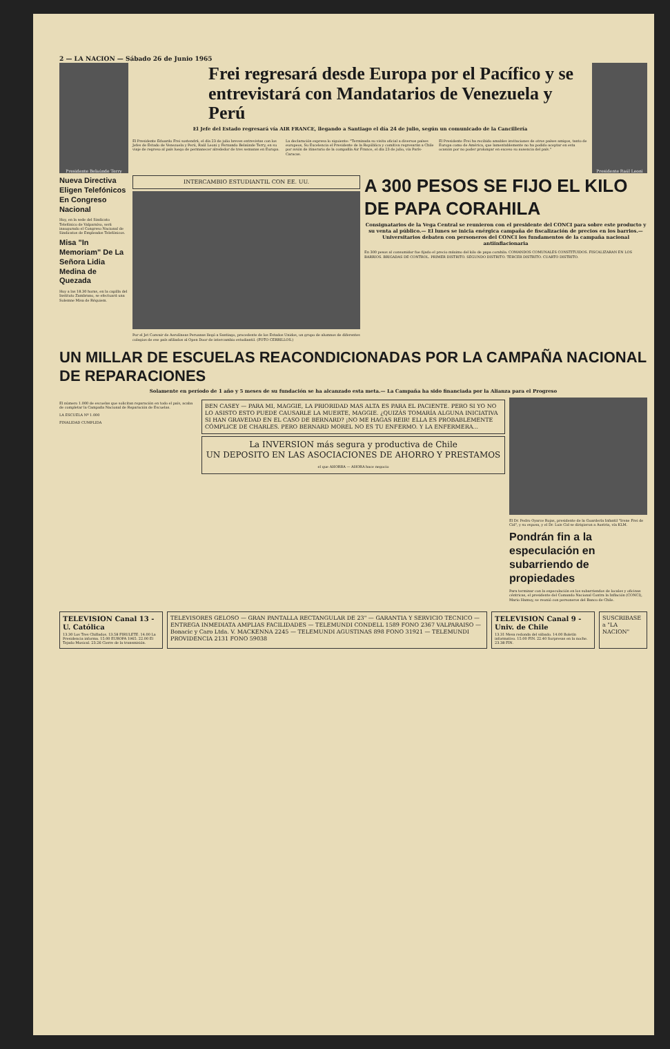2 — LA NACION — Sábado 26 de Junio 1965
Presidente Belaúnde Terry
Frei regresará desde Europa por el Pacífico y se entrevistará con Mandatarios de Venezuela y Perú
El Jefe del Estado regresará vía AIR FRANCE, llegando a Santiago el día 24 de julio, según un comunicado de la Cancillería
El Presidente Eduardo Frei sostendrá, el día 23 de julio breves entrevistas con los Jefes de Estado de Venezuela y Perú, Raúl Leoni y Fernando Belaúnde Terry, en su viaje de regreso al país luego de permanecer alrededor de tres semanas en Europa.
La declaración expresa lo siguiente: "Terminada su visita oficial a diversos países europeos, Su Excelencia el Presidente de la República y comitiva regresarán a Chile por avión de itinerario de la compañía Air France, el día 23 de julio, vía París-Caracas.
El Presidente Frei ha recibido amables invitaciones de otros países amigos, tanto de Europa como de América, que lamentablemente no ha podido aceptar en esta ocasión por no poder prolongar en exceso su ausencia del país."
Presidente Raúl Leoni
Nueva Directiva Eligen Telefónicos En Congreso Nacional
Hoy, en la sede del Sindicato Telefónico de Valparaíso, será inaugurado el Congreso Nacional de Sindicatos de Empleados Telefónicos.
Misa "In Memoriam" De La Señora Lidia Medina de Quezada
Hoy a las 18.30 horas, en la capilla del Instituto Zambrano, se efectuará una Solemne Misa de Réquiem.
INTERCAMBIO ESTUDIANTIL CON EE. UU.
Por el Jet Convair de Aerolíneas Peruanas llegó a Santiago, procedente de los Estados Unidos, un grupo de alumnos de diferentes colegios de ese país afiliados al Open Door de intercambio estudiantil. (FOTO CERRILLOS.)
A 300 PESOS SE FIJO EL KILO DE PAPA CORAHILA
Consignatarios de la Vega Central se reunieron con el presidente del CONCI para sobre este producto y su venta al público.— El lunes se inicia enérgica campaña de fiscalización de precios en los barrios.— Universitarios debaten con personeros del CONCI los fundamentos de la campaña nacional antiinflacionaria
En 300 pesos al consumidor fue fijado el precio máximo del kilo de papa corahila. COMANDOS COMUNALES CONSTITUIDOS. FISCALIZARAN EN LOS BARRIOS. BRIGADAS DE CONTROL. PRIMER DISTRITO. SEGUNDO DISTRITO. TERCER DISTRITO. CUARTO DISTRITO.
UN MILLAR DE ESCUELAS REACONDICIONADAS POR LA CAMPAÑA NACIONAL DE REPARACIONES
Solamente en período de 1 año y 5 meses de su fundación se ha alcanzado esta meta.— La Campaña ha sido financiada por la Alianza para el Progreso
El número 1.000 de escuelas que solicitan reparación en todo el país, acaba de completar la Campaña Nacional de Reparación de Escuelas.
LA ESCUELA Nº 1.000
FINALIDAD CUMPLIDA
BEN CASEY — PARA MI, MAGGIE, LA PRIORIDAD MAS ALTA ES PARA EL PACIENTE. PERO SI YO NO LO ASISTO ESTO PUEDE CAUSARLE LA MUERTE, MAGGIE. ¿QUIZÁS TOMARÍA ALGUNA INICIATIVA SI HAN GRAVEDAD EN EL CASO DE BERNARD? ¡NO ME HAGAS REIR! ELLA ES PROBABLEMENTE CÓMPLICE DE CHARLES. PERO BERNARD MOREL NO ES TU ENFERMO. Y LA ENFERMERA...
La INVERSION más segura y productiva de Chile
UN DEPOSITO EN LAS ASOCIACIONES DE AHORRO Y PRESTAMOS
el que AHORRA — AHORA hace negocio
El Dr. Pedro Oyarce Rojas, presidente de la Guardería Infantil "Irene Frei de Cid", y su esposa, y el Dr. Luis Cid se dirigieron a Austria, vía KLM.
Pondrán fin a la especulación en subarriendo de propiedades
Para terminar con la especulación en los subarriendos de locales y oficinas céntricas, el presidente del Comando Nacional Contra la Inflación (CONCI), Mario Hamuy, se reunió con personeros del Banco de Chile.
TELEVISION Canal 13 - U. Católica
13.30 Los Tres Chiflados. 13.58 FIRULETE. 14.00 La Presidencia informa. 15.00 EUROPA 1965. 22.00 El Tejado Musical. 23.26 Cierre de la transmisión.
TELEVISORES GELOSO — GRAN PANTALLA RECTANGULAR DE 23" — GARANTIA Y SERVICIO TECNICO — ENTREGA INMEDIATA AMPLIAS FACILIDADES — TELEMUNDI CONDELL 1589 FONO 2367 VALPARAISO — Bonacic y Caro Ltda. V. MACKENNA 2245 — TELEMUNDI AGUSTINAS 898 FONO 31921 — TELEMUNDI PROVIDENCIA 2131 FONO 59038
TELEVISION Canal 9 - Univ. de Chile
13.31 Mesa redonda del sábado. 14.00 Boletín informativo. 15.00 FIN. 22.40 Sorpresas en la noche. 23.38 FIN.
SUSCRIBASE a "LA NACION"